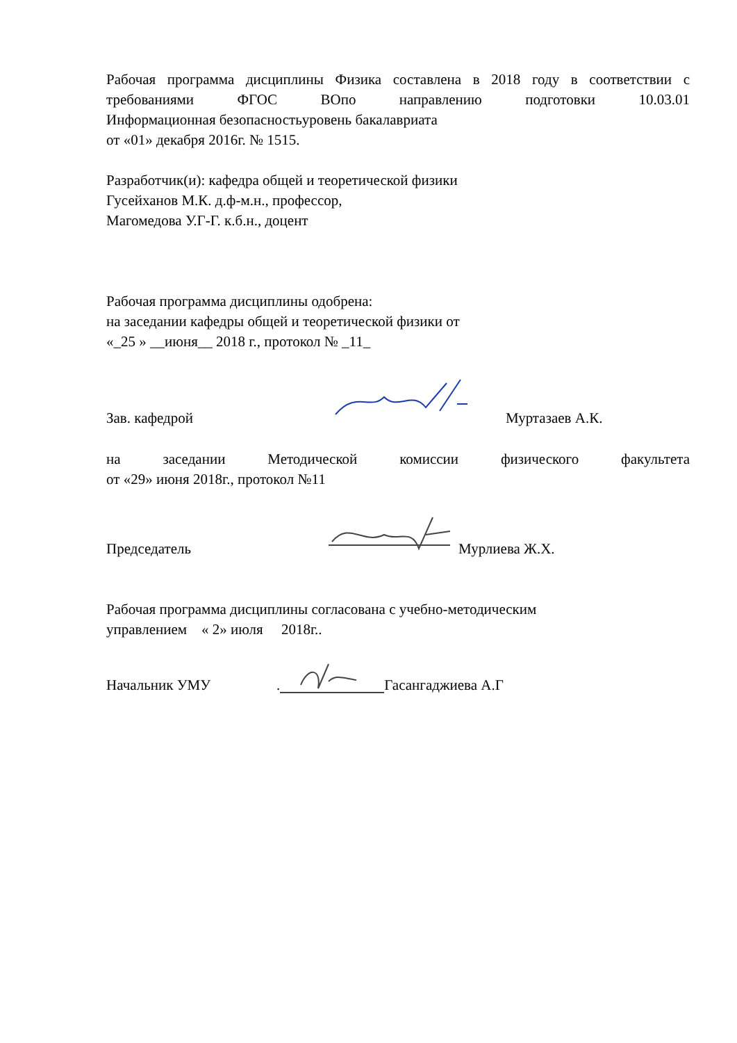Рабочая программа дисциплины Физика составлена в 2018 году в соответствии с требованиями ФГОС ВОпо направлению подготовки 10.03.01
Информационная безопасностьуровень бакалавриата
от «01» декабря 2016г. № 1515.
Разработчик(и): кафедра общей и теоретической физики
Гусейханов М.К. д.ф-м.н., профессор,
Магомедова У.Г-Г. к.б.н., доцент
Рабочая программа дисциплины одобрена:
на заседании кафедры общей и теоретической физики от
«_25 » __июня__ 2018 г., протокол № _11_
Зав. кафедрой Муртазаев А.К.
на заседании Методической комиссии физического факультета
от «29» июня 2018г., протокол №11
Председатель Мурлиева Ж.Х.
Рабочая программа дисциплины согласована с учебно-методическим
управлением « 2» июля 2018г..
Начальник УМУ. Гасангаджиева А.Г